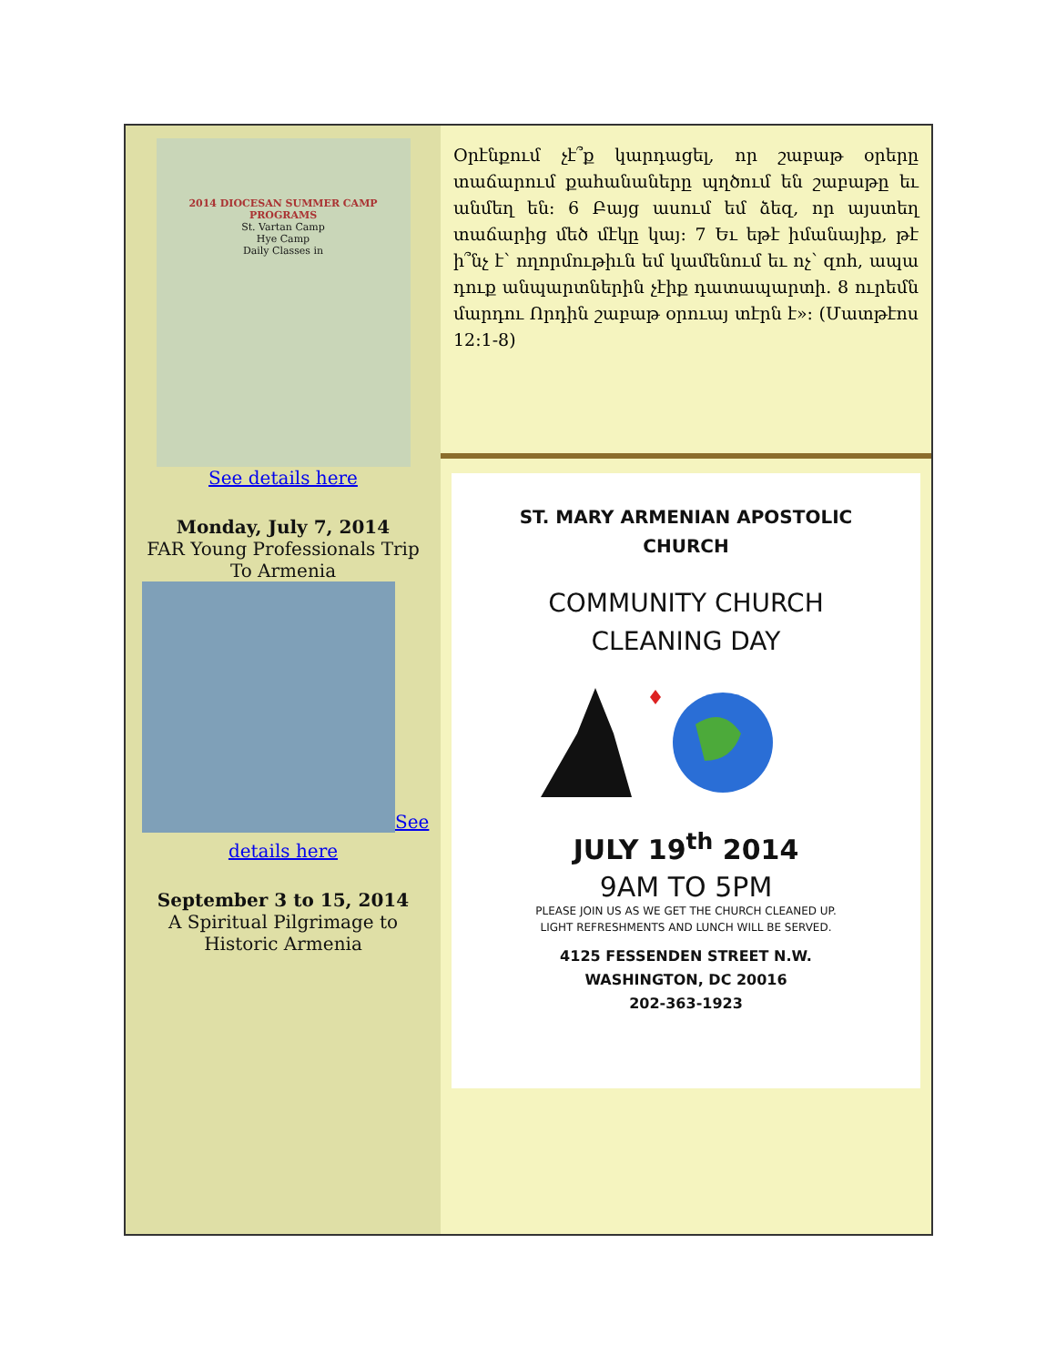2014 DIOCESAN SUMMER CAMP PROGRAMS
St. Vartan Camp
Hye Camp
Daily Classes in
See details here
Monday, July 7, 2014
FAR Young Professionals Trip
To Armenia
See
details here
September 3 to 15, 2014
A Spiritual Pilgrimage to
Historic Armenia
Օրէնքում չէ՞ք կարդացել, որ շաբաթ օրերը տաճարում քահանաները պղծում են շաբաթը եւ անմեղ են: 6 Բայց ասում եմ ձեզ, որ այստեղ տաճարից մեծ մէկը կայ: 7 Եւ եթէ իմանայիք, թէ ի՞նչ է՝ ողորմութիւն եմ կամենում եւ ոչ՝ զոհ, ապա դուք անպարտներին չէիք դատապարտի. 8 ուրեմն մարդու Որդին շաբաթ օրուայ տէրն է»: (Մատթէոս 12:1-8)
ST. MARY ARMENIAN APOSTOLIC
CHURCH
COMMUNITY CHURCH
CLEANING DAY
JULY 19<sup>th</sup> 2014
9AM TO 5PM
PLEASE JOIN US AS WE GET THE CHURCH CLEANED UP.
LIGHT REFRESHMENTS AND LUNCH WILL BE SERVED.
4125 FESSENDEN STREET N.W.
WASHINGTON, DC 20016
202-363-1923